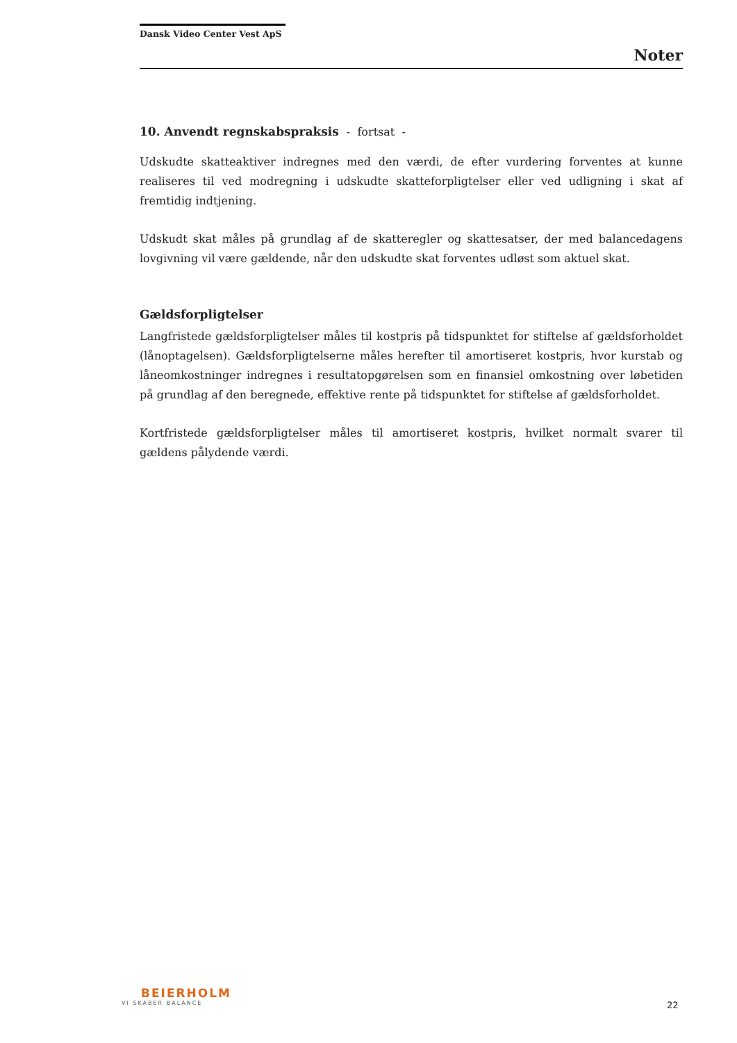Dansk Video Center Vest ApS
Noter
10. Anvendt regnskabspraksis - fortsat -
Udskudte skatteaktiver indregnes med den værdi, de efter vurdering forventes at kunne realiseres til ved modregning i udskudte skatteforpligtelser eller ved udligning i skat af fremtidig indtjening.
Udskudt skat måles på grundlag af de skatteregler og skattesatser, der med balancedagens lovgivning vil være gældende, når den udskudte skat forventes udløst som aktuel skat.
Gældsforpligtelser
Langfristede gældsforpligtelser måles til kostpris på tidspunktet for stiftelse af gældsforholdet (lånoptagelsen). Gældsforpligtelserne måles herefter til amortiseret kostpris, hvor kurstab og låneomkostninger indregnes i resultatopgørelsen som en finansiel omkostning over løbetiden på grundlag af den beregnede, effektive rente på tidspunktet for stiftelse af gældsforholdet.
Kortfristede gældsforpligtelser måles til amortiseret kostpris, hvilket normalt svarer til gældens pålydende værdi.
BEIERHOLM
VI SKABER BALANCE
22